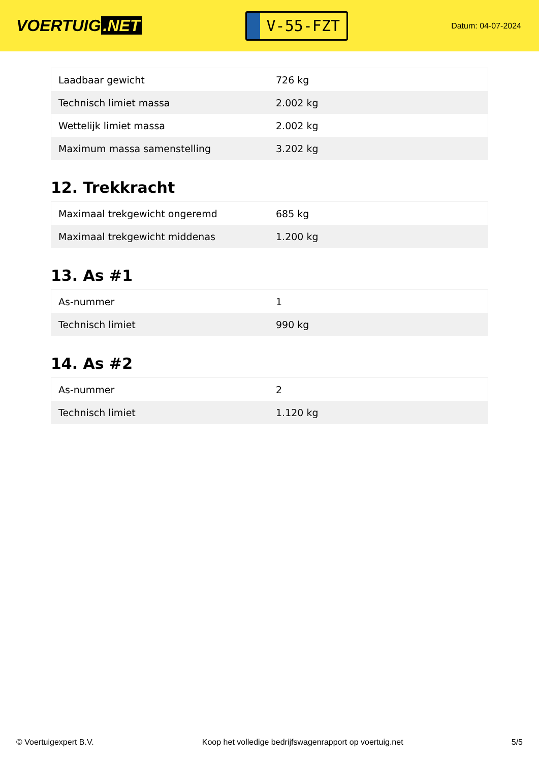VOERTUIG.NET
V-55-FZT
Datum: 04-07-2024
| Laadbaar gewicht | 726 kg |
| Technisch limiet massa | 2.002 kg |
| Wettelijk limiet massa | 2.002 kg |
| Maximum massa samenstelling | 3.202 kg |
12. Trekkracht
| Maximaal trekgewicht ongeremd | 685 kg |
| Maximaal trekgewicht middenas | 1.200 kg |
13. As #1
| As-nummer | 1 |
| Technisch limiet | 990 kg |
14. As #2
| As-nummer | 2 |
| Technisch limiet | 1.120 kg |
© Voertuigexpert B.V. Koop het volledige bedrijfswagenrapport op voertuig.net 5/5